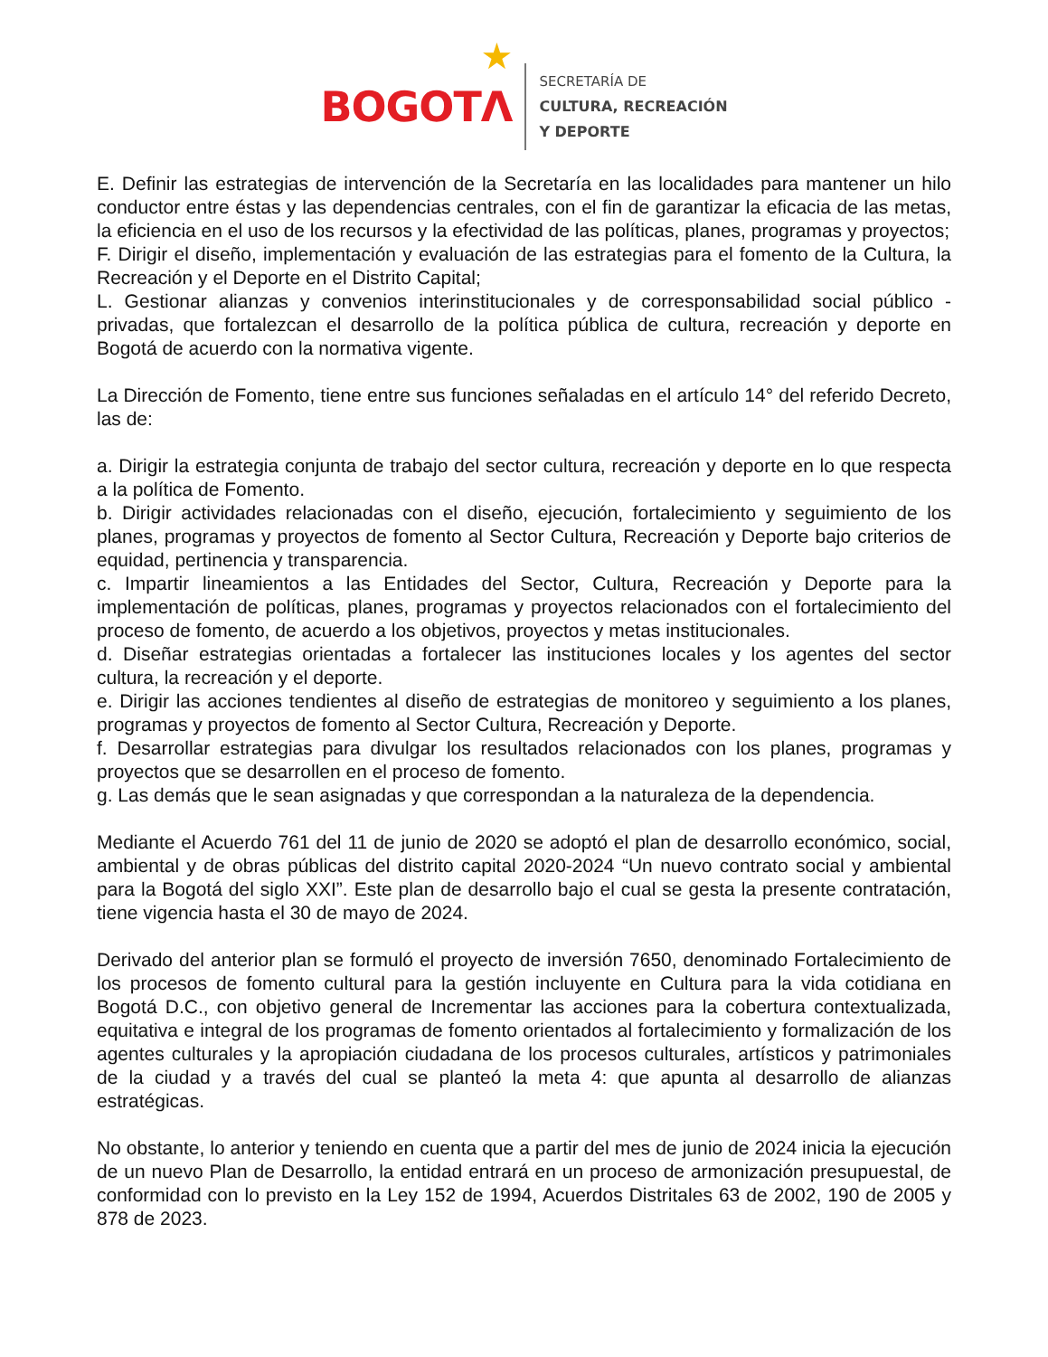★
BOGOTΛ
SECRETARÍA DE
CULTURA, RECREACIÓN
Y DEPORTE
E. Definir las estrategias de intervención de la Secretaría en las localidades para mantener un hilo conductor entre éstas y las dependencias centrales, con el fin de garantizar la eficacia de las metas, la eficiencia en el uso de los recursos y la efectividad de las políticas, planes, programas y proyectos;
F. Dirigir el diseño, implementación y evaluación de las estrategias para el fomento de la Cultura, la Recreación y el Deporte en el Distrito Capital;
L. Gestionar alianzas y convenios interinstitucionales y de corresponsabilidad social público - privadas, que fortalezcan el desarrollo de la política pública de cultura, recreación y deporte en Bogotá de acuerdo con la normativa vigente.
La Dirección de Fomento, tiene entre sus funciones señaladas en el artículo 14° del referido Decreto, las de:
a. Dirigir la estrategia conjunta de trabajo del sector cultura, recreación y deporte en lo que respecta a la política de Fomento.
b. Dirigir actividades relacionadas con el diseño, ejecución, fortalecimiento y seguimiento de los planes, programas y proyectos de fomento al Sector Cultura, Recreación y Deporte bajo criterios de equidad, pertinencia y transparencia.
c. Impartir lineamientos a las Entidades del Sector, Cultura, Recreación y Deporte para la implementación de políticas, planes, programas y proyectos relacionados con el fortalecimiento del proceso de fomento, de acuerdo a los objetivos, proyectos y metas institucionales.
d. Diseñar estrategias orientadas a fortalecer las instituciones locales y los agentes del sector cultura, la recreación y el deporte.
e. Dirigir las acciones tendientes al diseño de estrategias de monitoreo y seguimiento a los planes, programas y proyectos de fomento al Sector Cultura, Recreación y Deporte.
f. Desarrollar estrategias para divulgar los resultados relacionados con los planes, programas y proyectos que se desarrollen en el proceso de fomento.
g. Las demás que le sean asignadas y que correspondan a la naturaleza de la dependencia.
Mediante el Acuerdo 761 del 11 de junio de 2020 se adoptó el plan de desarrollo económico, social, ambiental y de obras públicas del distrito capital 2020-2024 “Un nuevo contrato social y ambiental para la Bogotá del siglo XXI”. Este plan de desarrollo bajo el cual se gesta la presente contratación, tiene vigencia hasta el 30 de mayo de 2024.
Derivado del anterior plan se formuló el proyecto de inversión 7650, denominado Fortalecimiento de los procesos de fomento cultural para la gestión incluyente en Cultura para la vida cotidiana en Bogotá D.C., con objetivo general de Incrementar las acciones para la cobertura contextualizada, equitativa e integral de los programas de fomento orientados al fortalecimiento y formalización de los agentes culturales y la apropiación ciudadana de los procesos culturales, artísticos y patrimoniales de la ciudad y a través del cual se planteó la meta 4: que apunta al desarrollo de alianzas estratégicas.
No obstante, lo anterior y teniendo en cuenta que a partir del mes de junio de 2024 inicia la ejecución de un nuevo Plan de Desarrollo, la entidad entrará en un proceso de armonización presupuestal, de conformidad con lo previsto en la Ley 152 de 1994, Acuerdos Distritales 63 de 2002, 190 de 2005 y 878 de 2023.